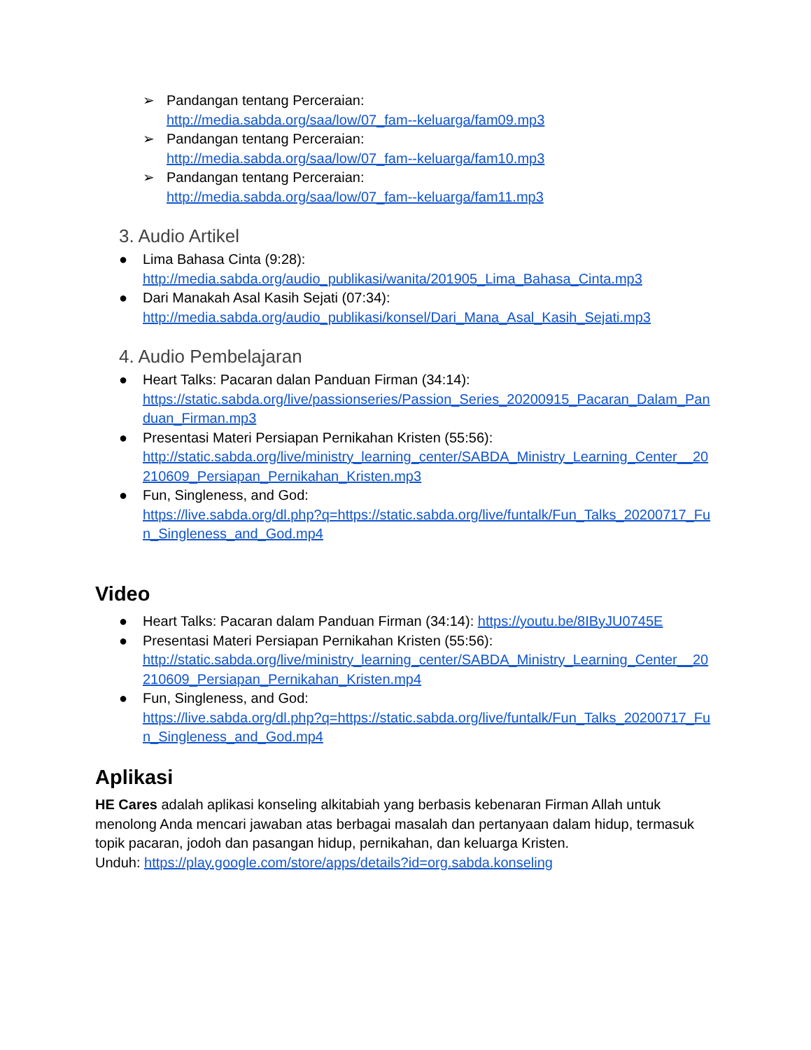➢ Pandangan tentang Perceraian:
http://media.sabda.org/saa/low/07_fam--keluarga/fam09.mp3
➢ Pandangan tentang Perceraian:
http://media.sabda.org/saa/low/07_fam--keluarga/fam10.mp3
➢ Pandangan tentang Perceraian:
http://media.sabda.org/saa/low/07_fam--keluarga/fam11.mp3
3. Audio Artikel
● Lima Bahasa Cinta (9:28):
http://media.sabda.org/audio_publikasi/wanita/201905_Lima_Bahasa_Cinta.mp3
● Dari Manakah Asal Kasih Sejati (07:34):
http://media.sabda.org/audio_publikasi/konsel/Dari_Mana_Asal_Kasih_Sejati.mp3
4. Audio Pembelajaran
● Heart Talks: Pacaran dalan Panduan Firman (34:14):
https://static.sabda.org/live/passionseries/Passion_Series_20200915_Pacaran_Dalam_Panduan_Firman.mp3
● Presentasi Materi Persiapan Pernikahan Kristen (55:56):
http://static.sabda.org/live/ministry_learning_center/SABDA_Ministry_Learning_Center__20210609_Persiapan_Pernikahan_Kristen.mp3
● Fun, Singleness, and God:
https://live.sabda.org/dl.php?q=https://static.sabda.org/live/funtalk/Fun_Talks_20200717_Fun_Singleness_and_God.mp4
Video
● Heart Talks: Pacaran dalam Panduan Firman (34:14): https://youtu.be/8IByJU0745E
● Presentasi Materi Persiapan Pernikahan Kristen (55:56):
http://static.sabda.org/live/ministry_learning_center/SABDA_Ministry_Learning_Center__20210609_Persiapan_Pernikahan_Kristen.mp4
● Fun, Singleness, and God:
https://live.sabda.org/dl.php?q=https://static.sabda.org/live/funtalk/Fun_Talks_20200717_Fun_Singleness_and_God.mp4
Aplikasi
HE Cares adalah aplikasi konseling alkitabiah yang berbasis kebenaran Firman Allah untuk menolong Anda mencari jawaban atas berbagai masalah dan pertanyaan dalam hidup, termasuk topik pacaran, jodoh dan pasangan hidup, pernikahan, dan keluarga Kristen.
Unduh: https://play.google.com/store/apps/details?id=org.sabda.konseling